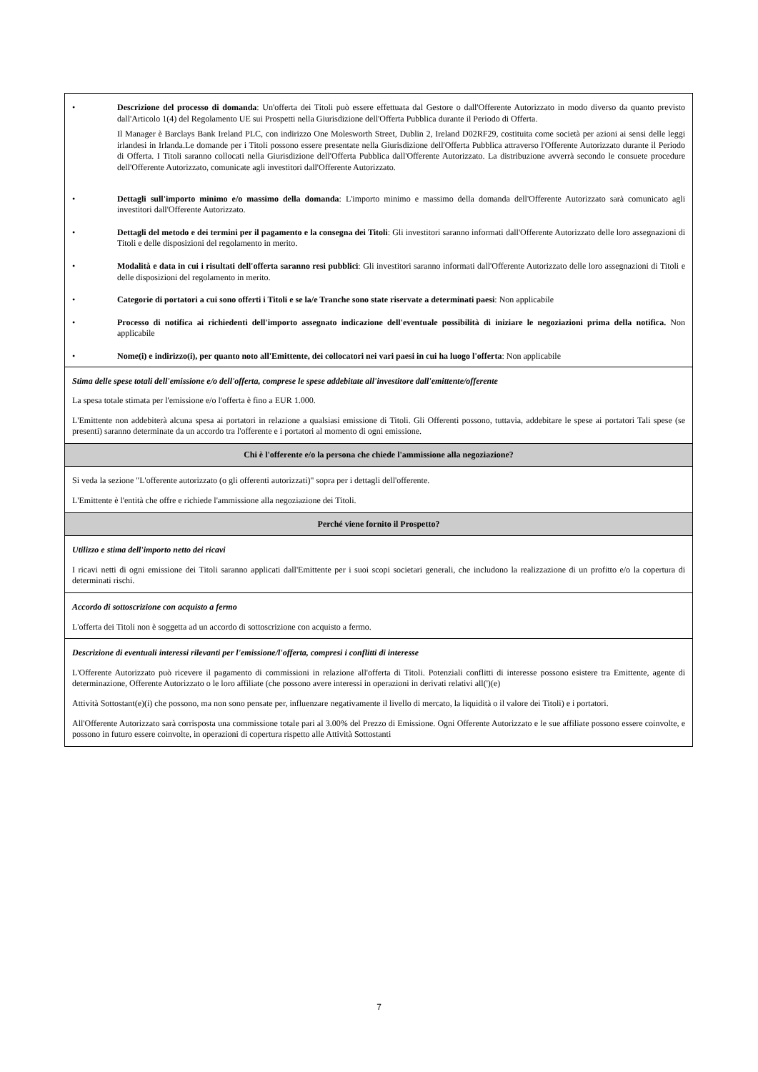| • Descrizione del processo di domanda : Un'offerta dei Titoli può essere effettuata dal Gestore o dall'Offerente Autorizzato in modo diverso da quanto previsto dall'Articolo 1(4) del Regolamento UE sui Prospetti nella Giurisdizione dell'Offerta Pubblica durante il Periodo di Offerta. Il Manager è Barclays Bank Ireland PLC, con indirizzo One Molesworth Street, Dublin 2, Ireland D02RF29, costituita come società per azioni ai sensi delle leggi irlandesi in Irlanda.Le domande per i Titoli possono essere presentate nella Giurisdizione dell'Offerta Pubblica attraverso l'Offerente Autorizzato durante il Periodo di Offerta. I Titoli saranno collocati nella Giurisdizione dell'Offerta Pubblica dall'Offerente Autorizzato. La distribuzione avverrà secondo le consuete procedure dell'Offerente Autorizzato, comunicate agli investitori dall'Offerente Autorizzato. • Dettagli sull'importo minimo e/o massimo della domanda : L'importo minimo e massimo della domanda dell'Offerente Autorizzato sarà comunicato agli investitori dall'Offerente Autorizzato. • Dettagli del metodo e dei termini per il pagamento e la consegna dei Titoli : Gli investitori saranno informati dall'Offerente Autorizzato delle loro assegnazioni di Titoli e delle disposizioni del regolamento in merito. • Modalità e data in cui i risultati dell'offerta saranno resi pubblici : Gli investitori saranno informati dall'Offerente Autorizzato delle loro assegnazioni di Titoli e delle disposizioni del regolamento in merito. • Categorie di portatori a cui sono offerti i Titoli e se la/e Tranche sono state riservate a determinati paesi : Non applicabile • Processo di notifica ai richiedenti dell'importo assegnato indicazione dell'eventuale possibilità di iniziare le negoziazioni prima della notifica. Non applicabile • Nome(i) e indirizzo(i), per quanto noto all'Emittente, dei collocatori nei vari paesi in cui ha luogo l'offerta : Non applicabile |
| Stima delle spese totali dell'emissione e/o dell'offerta, comprese le spese addebitate all'investitore dall'emittente/offerente La spesa totale stimata per l'emissione e/o l'offerta è fino a EUR 1.000. L'Emittente non addebiterà alcuna spesa ai portatori in relazione a qualsiasi emissione di Titoli. Gli Offerenti possono, tuttavia, addebitare le spese ai portatori Tali spese (se presenti) saranno determinate da un accordo tra l'offerente e i portatori al momento di ogni emissione. |
| Chi è l'offerente e/o la persona che chiede l'ammissione alla negoziazione? |
| Si veda la sezione "L'offerente autorizzato (o gli offerenti autorizzati)" sopra per i dettagli dell'offerente. L'Emittente è l'entità che offre e richiede l'ammissione alla negoziazione dei Titoli. |
| Perché viene fornito il Prospetto? |
| Utilizzo e stima dell'importo netto dei ricavi I ricavi netti di ogni emissione dei Titoli saranno applicati dall'Emittente per i suoi scopi societari generali, che includono la realizzazione di un profitto e/o la copertura di determinati rischi. |
| Accordo di sottoscrizione con acquisto a fermo L'offerta dei Titoli non è soggetta ad un accordo di sottoscrizione con acquisto a fermo. |
| Descrizione di eventuali interessi rilevanti per l'emissione/l'offerta, compresi i conflitti di interesse L'Offerente Autorizzato può ricevere il pagamento di commissioni in relazione all'offerta di Titoli. Potenziali conflitti di interesse possono esistere tra Emittente, agente di determinazione, Offerente Autorizzato o le loro affiliate (che possono avere interessi in operazioni in derivati relativi all(')(e) Attività Sottostant(e)(i) che possono, ma non sono pensate per, influenzare negativamente il livello di mercato, la liquidità o il valore dei Titoli) e i portatori. All'Offerente Autorizzato sarà corrisposta una commissione totale pari al 3.00% del Prezzo di Emissione. Ogni Offerente Autorizzato e le sue affiliate possono essere coinvolte, e possono in futuro essere coinvolte, in operazioni di copertura rispetto alle Attività Sottostanti |
7